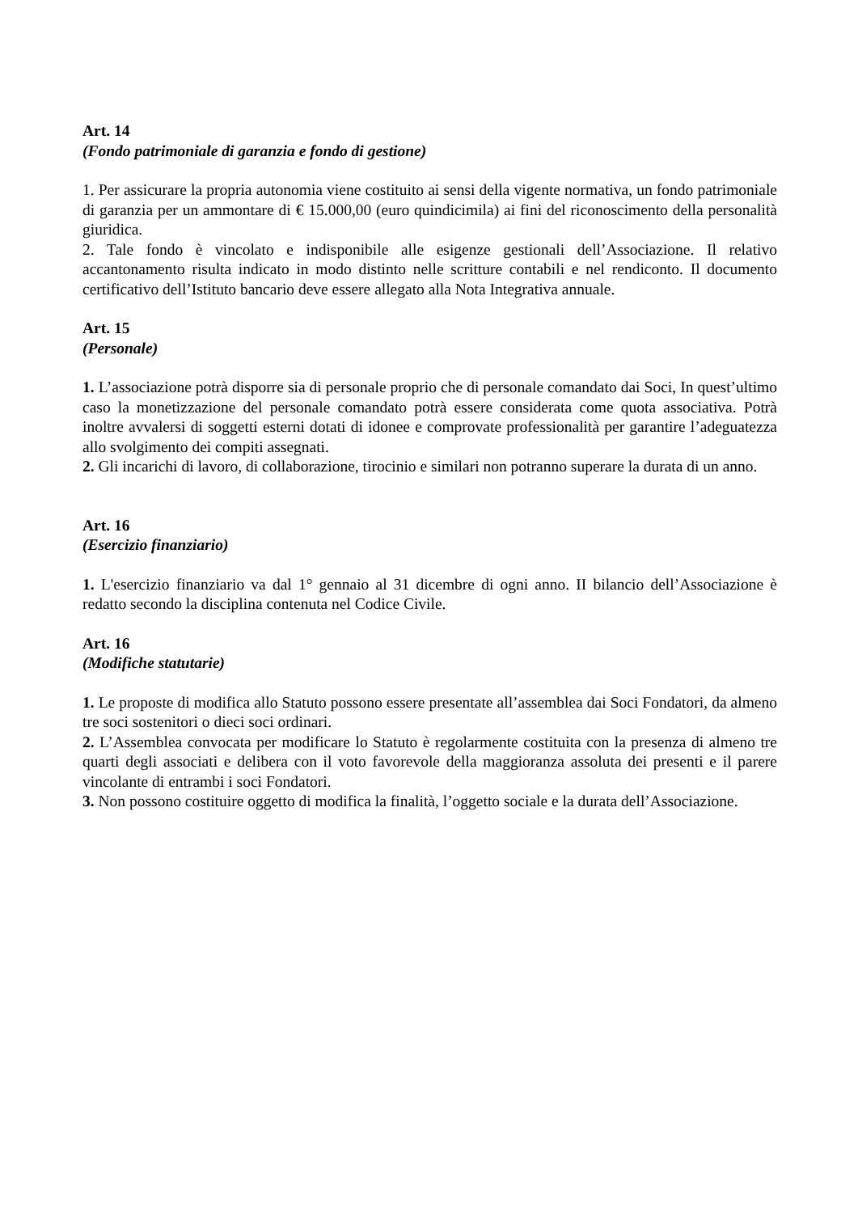Art. 14
(Fondo patrimoniale di garanzia e fondo di gestione)
1. Per assicurare la propria autonomia viene costituito ai sensi della vigente normativa, un fondo patrimoniale di garanzia per un ammontare di € 15.000,00 (euro quindicimila) ai fini del riconoscimento della personalità giuridica.
2. Tale fondo è vincolato e indisponibile alle esigenze gestionali dell’Associazione. Il relativo accantonamento risulta indicato in modo distinto nelle scritture contabili e nel rendiconto. Il documento certificativo dell’Istituto bancario deve essere allegato alla Nota Integrativa annuale.
Art. 15
(Personale)
1. L’associazione potrà disporre sia di personale proprio che di personale comandato dai Soci, In quest’ultimo caso la monetizzazione del personale comandato potrà essere considerata come quota associativa. Potrà inoltre avvalersi di soggetti esterni dotati di idonee e comprovate professionalità per garantire l’adeguatezza allo svolgimento dei compiti assegnati.
2. Gli incarichi di lavoro, di collaborazione, tirocinio e similari non potranno superare la durata di un anno.
Art. 16
(Esercizio finanziario)
1. L'esercizio finanziario va dal 1° gennaio al 31 dicembre di ogni anno. II bilancio dell’Associazione è redatto secondo la disciplina contenuta nel Codice Civile.
Art. 16
(Modifiche statutarie)
1. Le proposte di modifica allo Statuto possono essere presentate all’assemblea dai Soci Fondatori, da almeno tre soci sostenitori o dieci soci ordinari.
2. L’Assemblea convocata per modificare lo Statuto è regolarmente costituita con la presenza di almeno tre quarti degli associati e delibera con il voto favorevole della maggioranza assoluta dei presenti e il parere vincolante di entrambi i soci Fondatori.
3. Non possono costituire oggetto di modifica la finalità, l’oggetto sociale e la durata dell’Associazione.